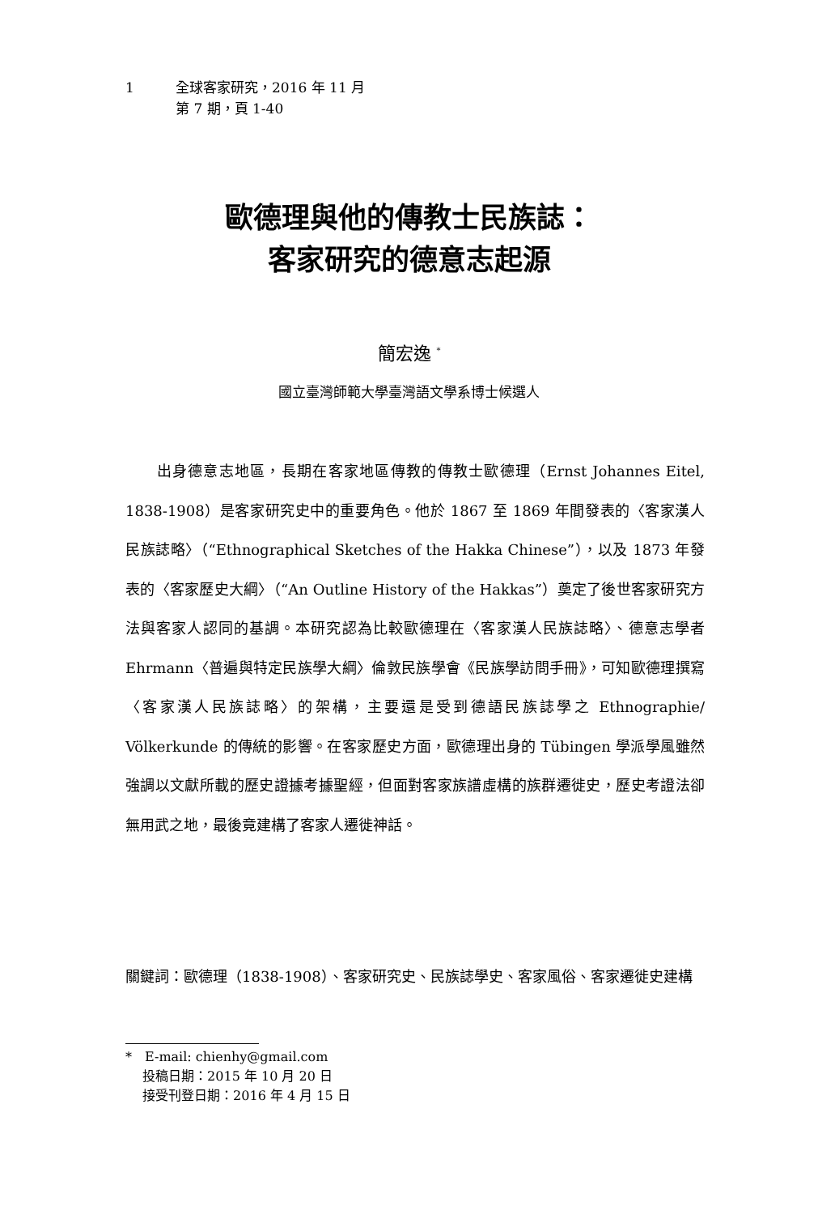1 全球客家研究，2016 年 11 月
第 7 期，頁 1-40
歐德理與他的傳教士民族誌：
客家研究的德意志起源
簡宏逸 <sup>*</sup>
國立臺灣師範大學臺灣語文學系博士候選人
　　出身德意志地區，長期在客家地區傳教的傳教士歐德理（Ernst Johannes Eitel, 1838-1908）是客家研究史中的重要角色。他於 1867 至 1869 年間發表的〈客家漢人民族誌略〉（“Ethnographical Sketches of the Hakka Chinese”），以及 1873 年發表的〈客家歷史大綱〉（“An Outline History of the Hakkas”）奠定了後世客家研究方法與客家人認同的基調。本研究認為比較歐德理在〈客家漢人民族誌略〉、德意志學者 Ehrmann〈普遍與特定民族學大綱〉倫敦民族學會《民族學訪問手冊》，可知歐德理撰寫〈客家漢人民族誌略〉的架構，主要還是受到德語民族誌學之 Ethnographie/ Völkerkunde 的傳統的影響。在客家歷史方面，歐德理出身的 Tübingen 學派學風雖然強調以文獻所載的歷史證據考據聖經，但面對客家族譜虛構的族群遷徙史，歷史考證法卻無用武之地，最後竟建構了客家人遷徙神話。
關鍵詞：歐德理（1838-1908）、客家研究史、民族誌學史、客家風俗、客家遷徙史建構
*　E-mail: chienhy@gmail.com
　 投稿日期：2015 年 10 月 20 日
　 接受刊登日期：2016 年 4 月 15 日